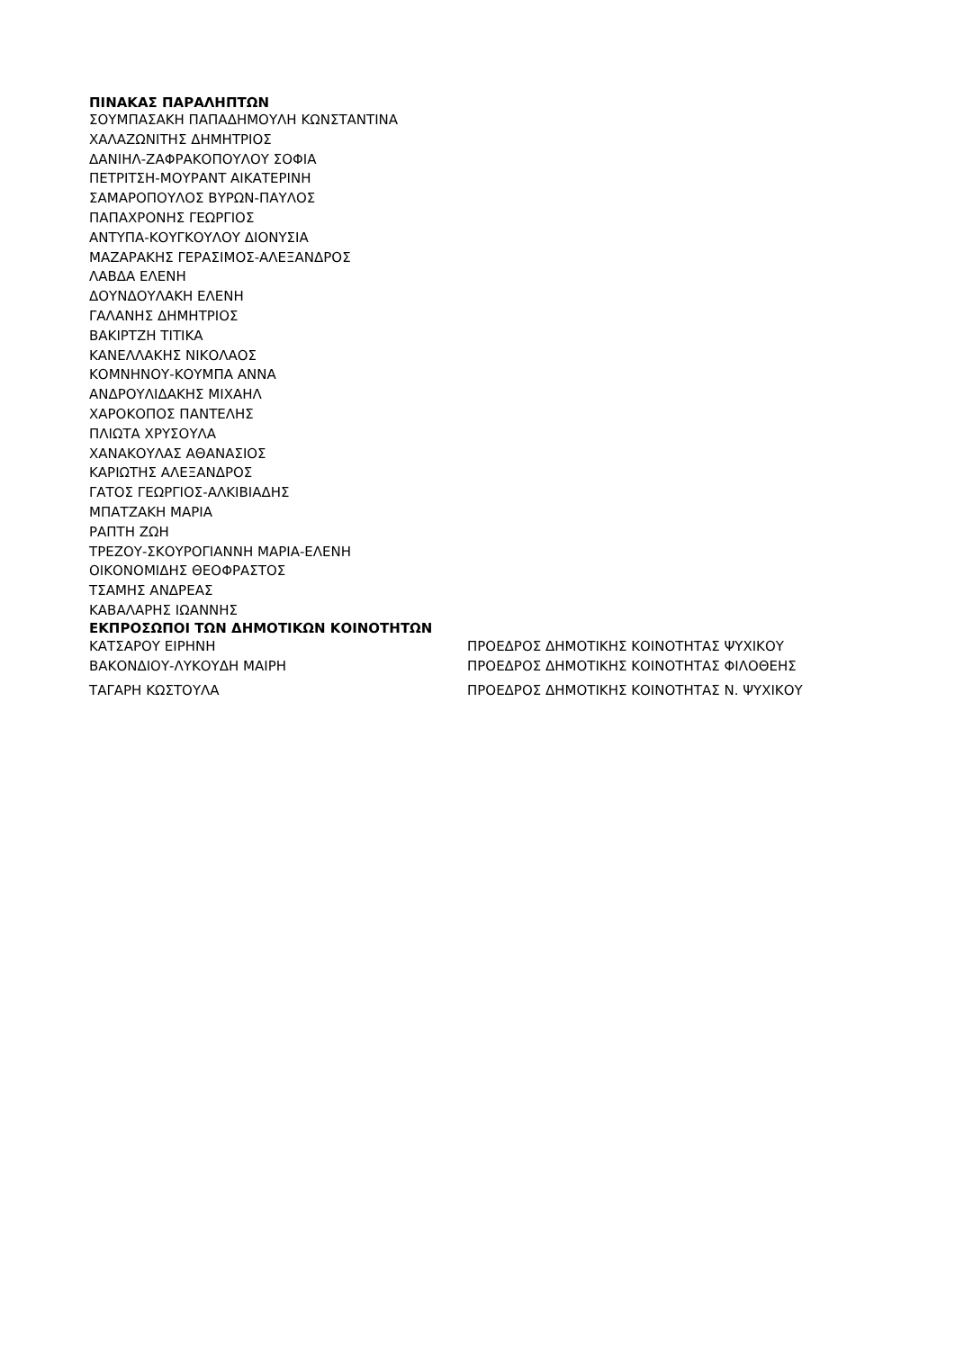ΠΙΝΑΚΑΣ ΠΑΡΑΛΗΠΤΩΝ
ΣΟΥΜΠΑΣΑΚΗ ΠΑΠΑΔΗΜΟΥΛΗ ΚΩΝΣΤΑΝΤΙΝΑ
ΧΑΛΑΖΩΝΙΤΗΣ ΔΗΜΗΤΡΙΟΣ
ΔΑΝΙΗΛ-ΖΑΦΡΑΚΟΠΟΥΛΟΥ ΣΟΦΙΑ
ΠΕΤΡΙΤΣΗ-ΜΟΥΡΑΝΤ ΑΙΚΑΤΕΡΙΝΗ
ΣΑΜΑΡΟΠΟΥΛΟΣ ΒΥΡΩΝ-ΠΑΥΛΟΣ
ΠΑΠΑΧΡΟΝΗΣ ΓΕΩΡΓΙΟΣ
ΑΝΤΥΠΑ-ΚΟΥΓΚΟΥΛΟΥ ΔΙΟΝΥΣΙΑ
ΜΑΖΑΡΑΚΗΣ ΓΕΡΑΣΙΜΟΣ-ΑΛΕΞΑΝΔΡΟΣ
ΛΑΒΔΑ ΕΛΕΝΗ
ΔΟΥΝΔΟΥΛΑΚΗ ΕΛΕΝΗ
ΓΑΛΑΝΗΣ ΔΗΜΗΤΡΙΟΣ
ΒΑΚΙΡΤΖΗ ΤΙΤΙΚΑ
ΚΑΝΕΛΛΑΚΗΣ ΝΙΚΟΛΑΟΣ
ΚΟΜΝΗΝΟΥ-ΚΟΥΜΠΑ ΑΝΝΑ
ΑΝΔΡΟΥΛΙΔΑΚΗΣ ΜΙΧΑΗΛ
ΧΑΡΟΚΟΠΟΣ ΠΑΝΤΕΛΗΣ
ΠΛΙΩΤΑ ΧΡΥΣΟΥΛΑ
ΧΑΝΑΚΟΥΛΑΣ ΑΘΑΝΑΣΙΟΣ
ΚΑΡΙΩΤΗΣ ΑΛΕΞΑΝΔΡΟΣ
ΓΑΤΟΣ ΓΕΩΡΓΙΟΣ-ΑΛΚΙΒΙΑΔΗΣ
ΜΠΑΤΖΑΚΗ ΜΑΡΙΑ
ΡΑΠΤΗ ΖΩΗ
ΤΡΕΖΟΥ-ΣΚΟΥΡΟΓΙΑΝΝΗ ΜΑΡΙΑ-ΕΛΕΝΗ
ΟΙΚΟΝΟΜΙΔΗΣ ΘΕΟΦΡΑΣΤΟΣ
ΤΣΑΜΗΣ ΑΝΔΡΕΑΣ
ΚΑΒΑΛΑΡΗΣ ΙΩΑΝΝΗΣ
ΕΚΠΡΟΣΩΠΟΙ ΤΩΝ ΔΗΜΟΤΙΚΩΝ ΚΟΙΝΟΤΗΤΩΝ
| ΚΑΤΣΑΡΟΥ ΕΙΡΗΝΗ | ΠΡΟΕΔΡΟΣ ΔΗΜΟΤΙΚΗΣ ΚΟΙΝΟΤΗΤΑΣ ΨΥΧΙΚΟΥ |
| ΒΑΚΟΝΔΙΟΥ-ΛΥΚΟΥΔΗ ΜΑΙΡΗ | ΠΡΟΕΔΡΟΣ ΔΗΜΟΤΙΚΗΣ ΚΟΙΝΟΤΗΤΑΣ ΦΙΛΟΘΕΗΣ |
| ΤΑΓΑΡΗ ΚΩΣΤΟΥΛΑ | ΠΡΟΕΔΡΟΣ ΔΗΜΟΤΙΚΗΣ ΚΟΙΝΟΤΗΤΑΣ Ν. ΨΥΧΙΚΟΥ |